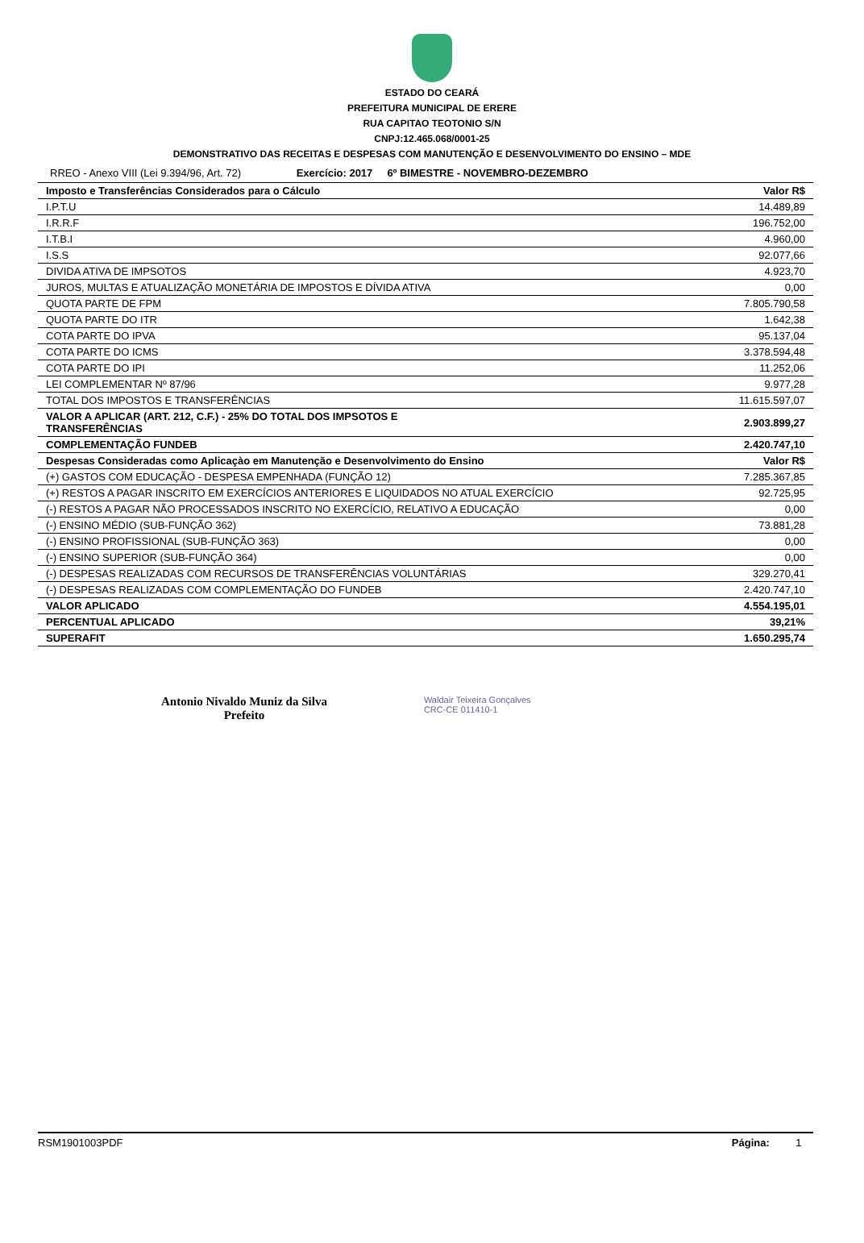ESTADO DO CEARÁ
PREFEITURA MUNICIPAL DE ERERE
RUA CAPITAO TEOTONIO S/N
CNPJ:12.465.068/0001-25
DEMONSTRATIVO DAS RECEITAS E DESPESAS COM MANUTENÇÃO E DESENVOLVIMENTO DO ENSINO – MDE
RREO - Anexo VIII (Lei 9.394/96, Art. 72) Exercício: 2017 6º BIMESTRE - NOVEMBRO-DEZEMBRO
| Imposto e Transferências Considerados para o Cálculo | Valor R$ |
| --- | --- |
| I.P.T.U | 14.489,89 |
| I.R.R.F | 196.752,00 |
| I.T.B.I | 4.960,00 |
| I.S.S | 92.077,66 |
| DIVIDA ATIVA DE IMPSOTOS | 4.923,70 |
| JUROS, MULTAS E ATUALIZAÇÃO MONETÁRIA DE IMPOSTOS E DÍVIDA ATIVA | 0,00 |
| QUOTA PARTE DE FPM | 7.805.790,58 |
| QUOTA PARTE DO ITR | 1.642,38 |
| COTA PARTE DO IPVA | 95.137,04 |
| COTA PARTE DO ICMS | 3.378.594,48 |
| COTA PARTE DO IPI | 11.252,06 |
| LEI COMPLEMENTAR Nº 87/96 | 9.977,28 |
| TOTAL DOS IMPOSTOS E TRANSFERÊNCIAS | 11.615.597,07 |
| VALOR A APLICAR (ART. 212, C.F.) - 25% DO TOTAL DOS IMPSOTOS E TRANSFERÊNCIAS | 2.903.899,27 |
| COMPLEMENTAÇÃO FUNDEB | 2.420.747,10 |
| Despesas Consideradas como Aplicaçào em Manutenção e Desenvolvimento do Ensino | Valor R$ |
| (+) GASTOS COM EDUCAÇÃO - DESPESA EMPENHADA (FUNÇÃO 12) | 7.285.367,85 |
| (+) RESTOS A PAGAR INSCRITO EM EXERCÍCIOS ANTERIORES E LIQUIDADOS NO ATUAL EXERCÍCIO | 92.725,95 |
| (-) RESTOS A PAGAR NÃO PROCESSADOS INSCRITO NO EXERCÍCIO, RELATIVO A EDUCAÇÃO | 0,00 |
| (-) ENSINO MÉDIO (SUB-FUNÇÃO 362) | 73.881,28 |
| (-) ENSINO PROFISSIONAL (SUB-FUNÇÃO 363) | 0,00 |
| (-) ENSINO SUPERIOR (SUB-FUNÇÃO 364) | 0,00 |
| (-) DESPESAS REALIZADAS COM RECURSOS DE TRANSFERÊNCIAS VOLUNTÁRIAS | 329.270,41 |
| (-) DESPESAS REALIZADAS COM COMPLEMENTAÇÃO DO FUNDEB | 2.420.747,10 |
| VALOR APLICADO | 4.554.195,01 |
| PERCENTUAL APLICADO | 39,21% |
| SUPERAFIT | 1.650.295,74 |
Antonio Nivaldo Muniz da Silva
Prefeito
Waldair Teixeira Gonçalves
CRC-CE 011410-1
RSM1901003PDF Página: 1